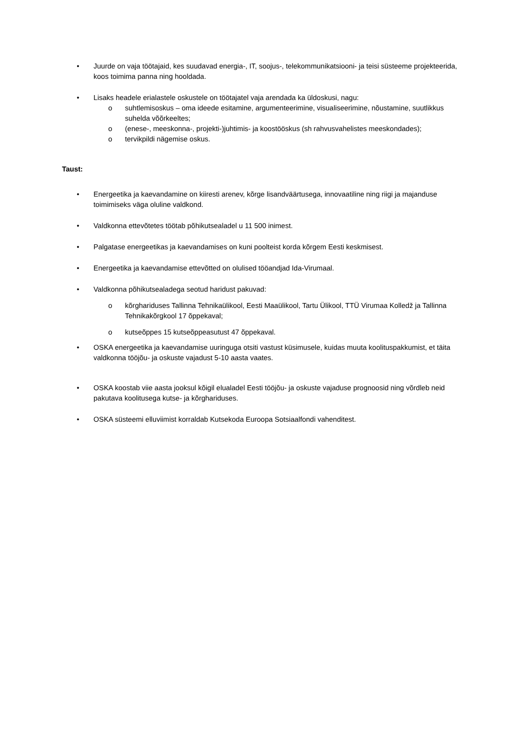• Juurde on vaja töötajaid, kes suudavad energia-, IT, soojus-, telekommunikatsiooni- ja teisi süsteeme projekteerida, koos toimima panna ning hooldada.
• Lisaks headele erialastele oskustele on töötajatel vaja arendada ka üldoskusi, nagu:
o suhtlemisoskus – oma ideede esitamine, argumenteerimine, visualiseerimine, nõustamine, suutlikkus suhelda võõrkeeltes;
o (enese-, meeskonna-, projekti-)juhtimis- ja koostööskus (sh rahvusvahelistes meeskondades);
o tervikpildi nägemise oskus.
Taust:
• Energeetika ja kaevandamine on kiiresti arenev, kõrge lisandväärtusega, innovaatiline ning riigi ja majanduse toimimiseks väga oluline valdkond.
• Valdkonna ettevõtetes töötab põhikutsealadel u 11 500 inimest.
• Palgatase energeetikas ja kaevandamises on kuni poolteist korda kõrgem Eesti keskmisest.
• Energeetika ja kaevandamise ettevõtted on olulised tööandjad Ida-Virumaal.
• Valdkonna põhikutsealadega seotud haridust pakuvad:
o kõrghariduses Tallinna Tehnikaülikool, Eesti Maaülikool, Tartu Ülikool, TTÜ Virumaa Kolledž ja Tallinna Tehnikakõrgkool 17 õppekaval;
o kutseõppes 15 kutseõppeasutust 47 õppekaval.
• OSKA energeetika ja kaevandamise uuringuga otsiti vastust küsimusele, kuidas muuta koolituspakkumist, et täita valdkonna tööjõu- ja oskuste vajadust 5-10 aasta vaates.
• OSKA koostab viie aasta jooksul kõigil elualadel Eesti tööjõu- ja oskuste vajaduse prognoosid ning võrdleb neid pakutava koolitusega kutse- ja kõrghariduses.
• OSKA süsteemi elluviimist korraldab Kutsekoda Euroopa Sotsiaalfondi vahenditest.